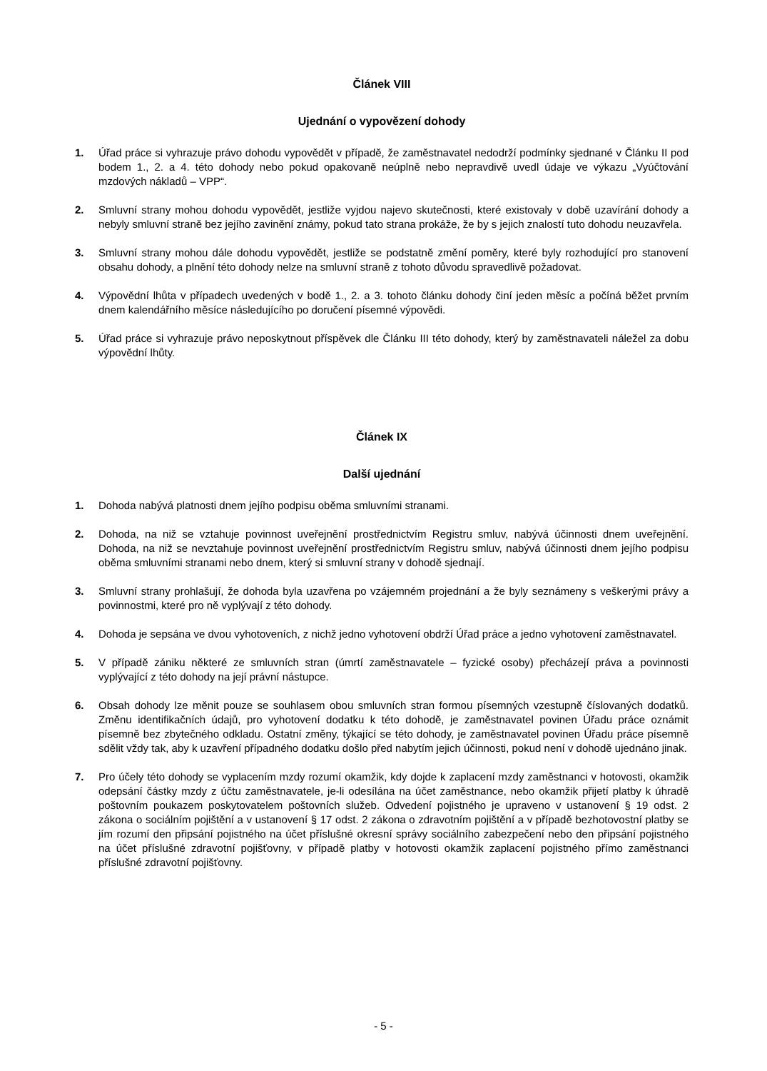Článek VIII
Ujednání o vypovězení dohody
1. Úřad práce si vyhrazuje právo dohodu vypovědět v případě, že zaměstnavatel nedodrží podmínky sjednané v Článku II pod bodem 1., 2. a 4. této dohody nebo pokud opakovaně neúplně nebo nepravdivě uvedl údaje ve výkazu „Vyúčtování mzdových nákladů – VPP“.
2. Smluvní strany mohou dohodu vypovědět, jestliže vyjdou najevo skutečnosti, které existovaly v době uzavírání dohody a nebyly smluvní straně bez jejího zavinění známy, pokud tato strana prokáže, že by s jejich znalostí tuto dohodu neuzavřela.
3. Smluvní strany mohou dále dohodu vypovědět, jestliže se podstatně změní poměry, které byly rozhodující pro stanovení obsahu dohody, a plnění této dohody nelze na smluvní straně z tohoto důvodu spravedlivě požadovat.
4. Výpovědní lhůta v případech uvedených v bodě 1., 2. a 3. tohoto článku dohody činí jeden měsíc a počíná běžet prvním dnem kalendářního měsíce následujícího po doručení písemné výpovědi.
5. Úřad práce si vyhrazuje právo neposkytnout příspěvek dle Článku III této dohody, který by zaměstnavateli náležel za dobu výpovědní lhůty.
Článek IX
Další ujednání
1. Dohoda nabývá platnosti dnem jejího podpisu oběma smluvními stranami.
2. Dohoda, na niž se vztahuje povinnost uveřejnění prostřednictvím Registru smluv, nabývá účinnosti dnem uveřejnění. Dohoda, na niž se nevztahuje povinnost uveřejnění prostřednictvím Registru smluv, nabývá účinnosti dnem jejího podpisu oběma smluvními stranami nebo dnem, který si smluvní strany v dohodě sjednají.
3. Smluvní strany prohlašují, že dohoda byla uzavřena po vzájemném projednání a že byly seznámeny s veškerými právy a povinnostmi, které pro ně vyplývají z této dohody.
4. Dohoda je sepsána ve dvou vyhotoveních, z nichž jedno vyhotovení obdrží Úřad práce a jedno vyhotovení zaměstnavatel.
5. V případě zániku některé ze smluvních stran (úmrtí zaměstnavatele – fyzické osoby) přecházejí práva a povinnosti vyplývající z této dohody na její právní nástupce.
6. Obsah dohody lze měnit pouze se souhlasem obou smluvních stran formou písemných vzestupně číslovaných dodatků. Změnu identifikačních údajů, pro vyhotovení dodatku k této dohodě, je zaměstnavatel povinen Úřadu práce oznámit písemně bez zbytečného odkladu. Ostatní změny, týkající se této dohody, je zaměstnavatel povinen Úřadu práce písemně sdělit vždy tak, aby k uzavření případného dodatku došlo před nabytím jejich účinnosti, pokud není v dohodě ujednáno jinak.
7. Pro účely této dohody se vyplacením mzdy rozumí okamžik, kdy dojde k zaplacení mzdy zaměstnanci v hotovosti, okamžik odepsání částky mzdy z účtu zaměstnavatele, je-li odesílána na účet zaměstnance, nebo okamžik přijetí platby k úhradě poštovním poukazem poskytovatelem poštovních služeb. Odvedení pojistného je upraveno v ustanovení § 19 odst. 2 zákona o sociálním pojištění a v ustanovení § 17 odst. 2 zákona o zdravotním pojištění a v případě bezhotovostní platby se jím rozumí den připsání pojistného na účet příslušné okresní správy sociálního zabezpečení nebo den připsání pojistného na účet příslušné zdravotní pojišťovny, v případě platby v hotovosti okamžik zaplacení pojistného přímo zaměstnanci příslušné zdravotní pojišťovny.
- 5 -